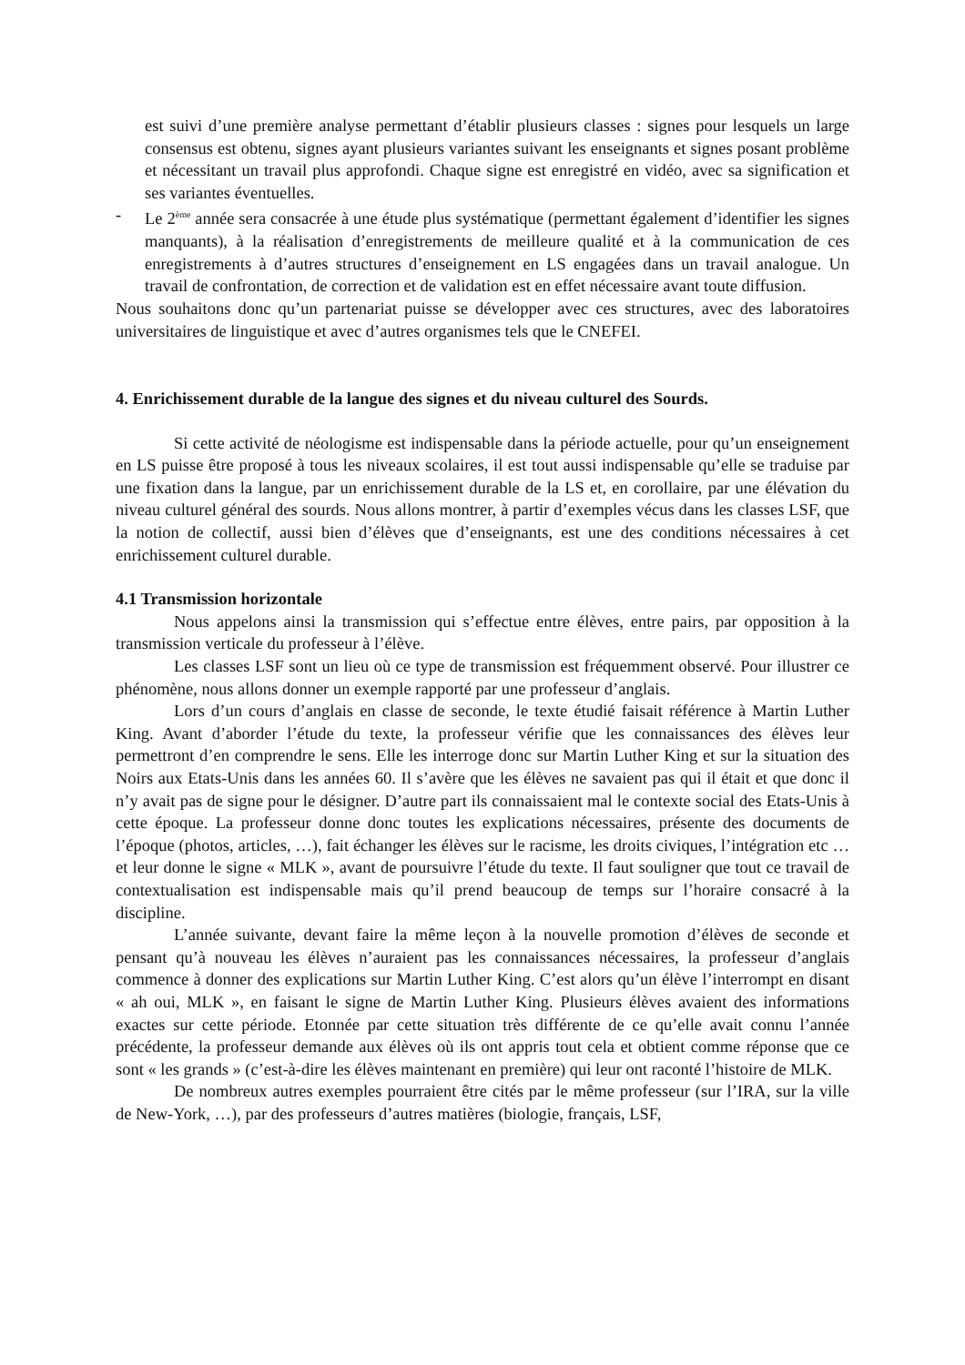est suivi d’une première analyse permettant d’établir plusieurs classes : signes pour lesquels un large consensus est obtenu, signes ayant plusieurs variantes suivant les enseignants et signes posant problème et nécessitant un travail plus approfondi. Chaque signe est enregistré en vidéo, avec sa signification et ses variantes éventuelles.
- Le 2<sup>ème</sup> année sera consacrée à une étude plus systématique (permettant également d’identifier les signes manquants), à la réalisation d’enregistrements de meilleure qualité et à la communication de ces enregistrements à d’autres structures d’enseignement en LS engagées dans un travail analogue. Un travail de confrontation, de correction et de validation est en effet nécessaire avant toute diffusion.
Nous souhaitons donc qu’un partenariat puisse se développer avec ces structures, avec des laboratoires universitaires de linguistique et avec d’autres organismes tels que le CNEFEI.
4. Enrichissement durable de la langue des signes et du niveau culturel des Sourds.
Si cette activité de néologisme est indispensable dans la période actuelle, pour qu’un enseignement en LS puisse être proposé à tous les niveaux scolaires, il est tout aussi indispensable qu’elle se traduise par une fixation dans la langue, par un enrichissement durable de la LS et, en corollaire, par une élévation du niveau culturel général des sourds. Nous allons montrer, à partir d’exemples vécus dans les classes LSF, que la notion de collectif, aussi bien d’élèves que d’enseignants, est une des conditions nécessaires à cet enrichissement culturel durable.
4.1 Transmission horizontale
Nous appelons ainsi la transmission qui s’effectue entre élèves, entre pairs, par opposition à la transmission verticale du professeur à l’élève.
Les classes LSF sont un lieu où ce type de transmission est fréquemment observé. Pour illustrer ce phénomène, nous allons donner un exemple rapporté par une professeur d’anglais.
Lors d’un cours d’anglais en classe de seconde, le texte étudié faisait référence à Martin Luther King. Avant d’aborder l’étude du texte, la professeur vérifie que les connaissances des élèves leur permettront d’en comprendre le sens. Elle les interroge donc sur Martin Luther King et sur la situation des Noirs aux Etats-Unis dans les années 60. Il s’avère que les élèves ne savaient pas qui il était et que donc il n’y avait pas de signe pour le désigner. D’autre part ils connaissaient mal le contexte social des Etats-Unis à cette époque. La professeur donne donc toutes les explications nécessaires, présente des documents de l’époque (photos, articles, …), fait échanger les élèves sur le racisme, les droits civiques, l’intégration etc … et leur donne le signe « MLK », avant de poursuivre l’étude du texte. Il faut souligner que tout ce travail de contextualisation est indispensable mais qu’il prend beaucoup de temps sur l’horaire consacré à la discipline.
L’année suivante, devant faire la même leçon à la nouvelle promotion d’élèves de seconde et pensant qu’à nouveau les élèves n’auraient pas les connaissances nécessaires, la professeur d’anglais commence à donner des explications sur Martin Luther King. C’est alors qu’un élève l’interrompt en disant « ah oui, MLK », en faisant le signe de Martin Luther King. Plusieurs élèves avaient des informations exactes sur cette période. Etonnée par cette situation très différente de ce qu’elle avait connu l’année précédente, la professeur demande aux élèves où ils ont appris tout cela et obtient comme réponse que ce sont « les grands » (c’est-à-dire les élèves maintenant en première) qui leur ont raconté l’histoire de MLK.
De nombreux autres exemples pourraient être cités par le même professeur (sur l’IRA, sur la ville de New-York, …), par des professeurs d’autres matières (biologie, français, LSF,